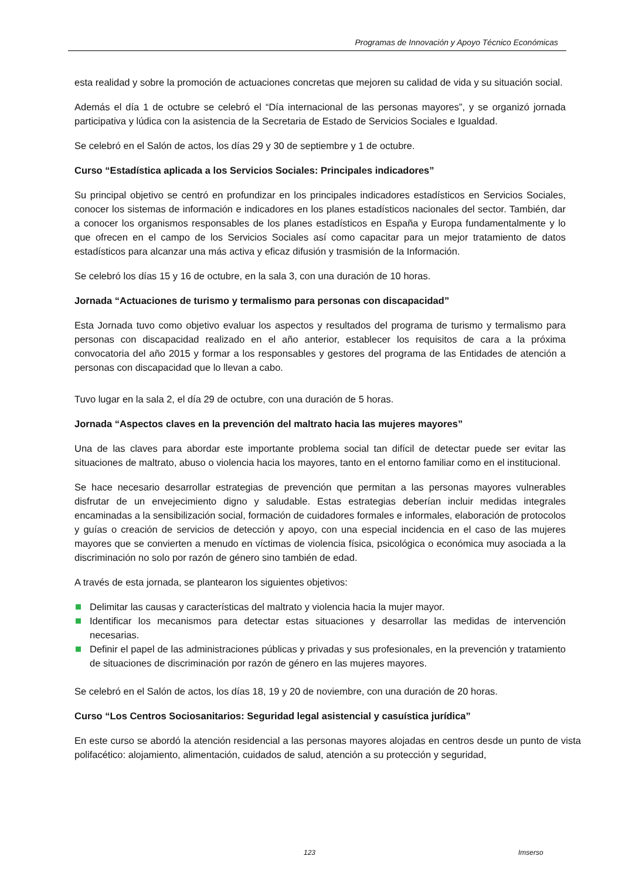Programas de Innovación y Apoyo Técnico Económicas
esta realidad y sobre la promoción de actuaciones concretas que mejoren su calidad de vida y su situación social.
Además el día 1 de octubre se celebró el “Día internacional de las personas mayores”, y se organizó jornada participativa y lúdica con la asistencia de la Secretaria de Estado de Servicios Sociales e Igualdad.
Se celebró en el Salón de actos, los días 29 y 30 de septiembre y 1 de octubre.
Curso “Estadística aplicada a los Servicios Sociales: Principales indicadores”
Su principal objetivo se centró en profundizar en los principales indicadores estadísticos en Servicios Sociales, conocer los sistemas de información e indicadores en los planes estadísticos nacionales del sector. También, dar a conocer los organismos responsables de los planes estadísticos en España y Europa fundamentalmente y lo que ofrecen en el campo de los Servicios Sociales así como capacitar para un mejor tratamiento de datos estadísticos para alcanzar una más activa y eficaz difusión y trasmisión de la Información.
Se celebró los días 15 y 16 de octubre, en la sala 3, con una duración de 10 horas.
Jornada “Actuaciones de turismo y termalismo para personas con discapacidad”
Esta Jornada tuvo como objetivo evaluar los aspectos y resultados del programa de turismo y termalismo para personas con discapacidad realizado en el año anterior, establecer los requisitos de cara a la próxima convocatoria del año 2015 y formar a los responsables y gestores del programa de las Entidades de atención a personas con discapacidad que lo llevan a cabo.
Tuvo lugar en la sala 2, el día 29 de octubre, con una duración de 5 horas.
Jornada “Aspectos claves en la prevención del maltrato hacia las mujeres mayores”
Una de las claves para abordar este importante problema social tan difícil de detectar puede ser evitar las situaciones de maltrato, abuso o violencia hacia los mayores, tanto en el entorno familiar como en el institucional.
Se hace necesario desarrollar estrategias de prevención que permitan a las personas mayores vulnerables disfrutar de un envejecimiento digno y saludable. Estas estrategias deberían incluir medidas integrales encaminadas a la sensibilización social, formación de cuidadores formales e informales, elaboración de protocolos y guías o creación de servicios de detección y apoyo, con una especial incidencia en el caso de las mujeres mayores que se convierten a menudo en víctimas de violencia física, psicológica o económica muy asociada a la discriminación no solo por razón de género sino también de edad.
A través de esta jornada, se plantearon los siguientes objetivos:
Delimitar las causas y características del maltrato y violencia hacia la mujer mayor.
Identificar los mecanismos para detectar estas situaciones y desarrollar las medidas de intervención necesarias.
Definir el papel de las administraciones públicas y privadas y sus profesionales, en la prevención y tratamiento de situaciones de discriminación por razón de género en las mujeres mayores.
Se celebró en el Salón de actos, los días 18, 19 y 20 de noviembre, con una duración de 20 horas.
Curso “Los Centros Sociosanitarios: Seguridad legal asistencial y casuística jurídica”
En este curso se abordó la atención residencial a las personas mayores alojadas en centros desde un punto de vista polifacético: alojamiento, alimentación, cuidados de salud, atención a su protección y seguridad,
123 Imserso